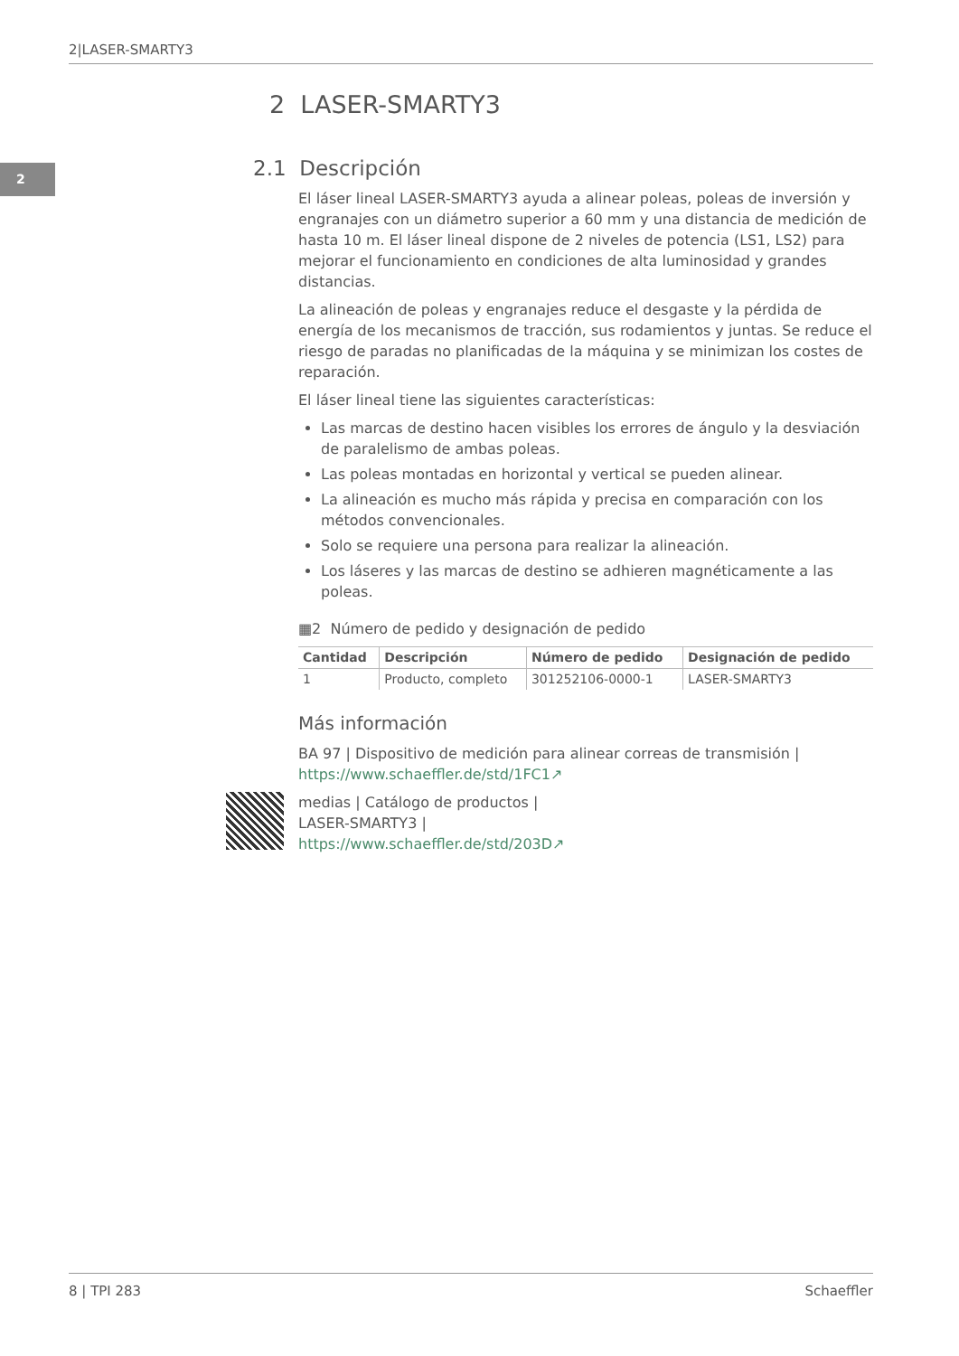2|LASER-SMARTY3
2
2 LASER-SMARTY3
2.1 Descripción
El láser lineal LASER-SMARTY3 ayuda a alinear poleas, poleas de inversión y engranajes con un diámetro superior a 60 mm y una distancia de medición de hasta 10 m. El láser lineal dispone de 2 niveles de potencia (LS1, LS2) para mejorar el funcionamiento en condiciones de alta luminosidad y grandes distancias.
La alineación de poleas y engranajes reduce el desgaste y la pérdida de energía de los mecanismos de tracción, sus rodamientos y juntas. Se reduce el riesgo de paradas no planificadas de la máquina y se minimizan los costes de reparación.
El láser lineal tiene las siguientes características:
Las marcas de destino hacen visibles los errores de ángulo y la desviación de paralelismo de ambas poleas.
Las poleas montadas en horizontal y vertical se pueden alinear.
La alineación es mucho más rápida y precisa en comparación con los métodos convencionales.
Solo se requiere una persona para realizar la alineación.
Los láseres y las marcas de destino se adhieren magnéticamente a las poleas.
▦2 Número de pedido y designación de pedido
| Cantidad | Descripción | Número de pedido | Designación de pedido |
| --- | --- | --- | --- |
| 1 | Producto, completo | 301252106-0000-1 | LASER-SMARTY3 |
Más información
BA 97 | Dispositivo de medición para alinear correas de transmisión |
https://www.schaeffler.de/std/1FC1↗
medias | Catálogo de productos |
LASER-SMARTY3 |
https://www.schaeffler.de/std/203D↗
8 | TPI 283 Schaeffler